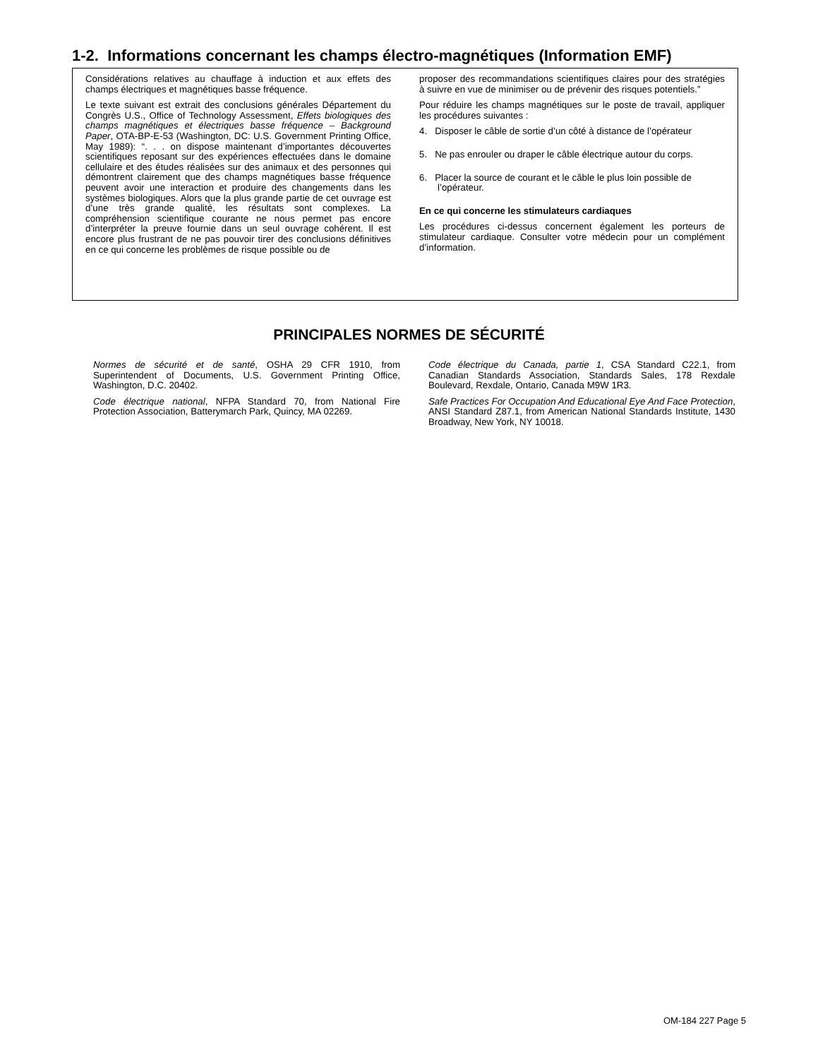1-2. Informations concernant les champs électro-magnétiques (Information EMF)
Considérations relatives au chauffage à induction et aux effets des champs électriques et magnétiques basse fréquence.
Le texte suivant est extrait des conclusions générales Département du Congrès U.S., Office of Technology Assessment, Effets biologiques des champs magnétiques et électriques basse fréquence – Background Paper, OTA-BP-E-53 (Washington, DC: U.S. Government Printing Office, May 1989): “. . . on dispose maintenant d’importantes découvertes scientifiques reposant sur des expériences effectuées dans le domaine cellulaire et des études réalisées sur des animaux et des personnes qui démontrent clairement que des champs magnétiques basse fréquence peuvent avoir une interaction et produire des changements dans les systèmes biologiques. Alors que la plus grande partie de cet ouvrage est d’une très grande qualité, les résultats sont complexes. La compréhension scientifique courante ne nous permet pas encore d’interpréter la preuve fournie dans un seul ouvrage cohérent. Il est encore plus frustrant de ne pas pouvoir tirer des conclusions définitives en ce qui concerne les problèmes de risque possible ou de
proposer des recommandations scientifiques claires pour des stratégies à suivre en vue de minimiser ou de prévenir des risques potentiels.”
Pour réduire les champs magnétiques sur le poste de travail, appliquer les procédures suivantes :
4. Disposer le câble de sortie d’un côté à distance de l’opérateur
5. Ne pas enrouler ou draper le câble électrique autour du corps.
6. Placer la source de courant et le câble le plus loin possible de l’opérateur.
En ce qui concerne les stimulateurs cardiaques
Les procédures ci-dessus concernent également les porteurs de stimulateur cardiaque. Consulter votre médecin pour un complément d’information.
PRINCIPALES NORMES DE SÉCURITÉ
Normes de sécurité et de santé, OSHA 29 CFR 1910, from Superintendent of Documents, U.S. Government Printing Office, Washington, D.C. 20402.
Code électrique national, NFPA Standard 70, from National Fire Protection Association, Batterymarch Park, Quincy, MA 02269.
Code électrique du Canada, partie 1, CSA Standard C22.1, from Canadian Standards Association, Standards Sales, 178 Rexdale Boulevard, Rexdale, Ontario, Canada M9W 1R3.
Safe Practices For Occupation And Educational Eye And Face Protection, ANSI Standard Z87.1, from American National Standards Institute, 1430 Broadway, New York, NY 10018.
OM-184 227 Page 5